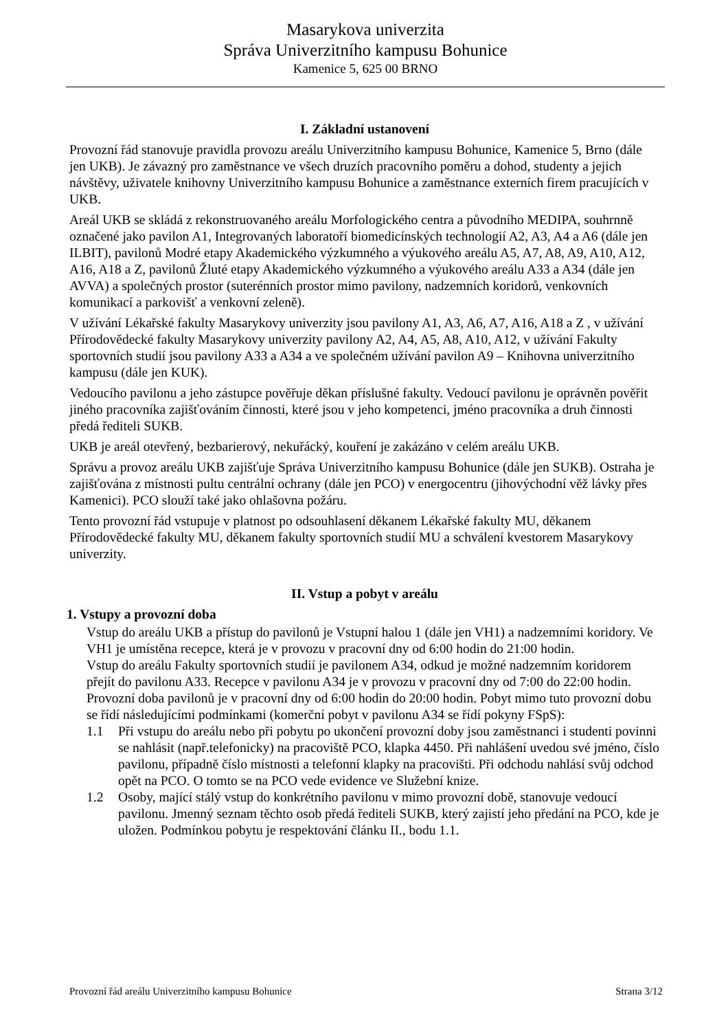Masarykova univerzita
Správa Univerzitního kampusu Bohunice
Kamenice 5, 625 00 BRNO
I. Základní ustanovení
Provozní řád stanovuje pravidla provozu areálu Univerzitního kampusu Bohunice, Kamenice 5, Brno (dále jen UKB). Je závazný pro zaměstnance ve všech druzích pracovního poměru a dohod, studenty a jejich návštěvy, uživatele knihovny Univerzitního kampusu Bohunice a zaměstnance externích firem pracujících v UKB.
Areál UKB se skládá z rekonstruovaného areálu Morfologického centra a původního MEDIPA, souhrnně označené jako pavilon A1, Integrovaných laboratoří biomedicínských technologií A2, A3, A4 a A6 (dále jen ILBIT), pavilonů Modré etapy Akademického výzkumného a výukového areálu A5, A7, A8, A9, A10, A12, A16, A18 a Z, pavilonů Žluté etapy Akademického výzkumného a výukového areálu A33 a A34 (dále jen AVVA) a společných prostor (suterénních prostor mimo pavilony, nadzemních koridorů, venkovních komunikací a parkovišť a venkovní zeleně).
V užívání Lékařské fakulty Masarykovy univerzity jsou pavilony A1, A3, A6, A7, A16, A18 a Z , v užívání Přírodovědecké fakulty Masarykovy univerzity pavilony A2, A4, A5, A8, A10, A12, v užívání Fakulty sportovních studií jsou pavilony A33 a A34 a ve společném užívání pavilon A9 – Knihovna univerzitního kampusu (dále jen KUK).
Vedoucího pavilonu a jeho zástupce pověřuje děkan příslušné fakulty. Vedoucí pavilonu je oprávněn pověřit jiného pracovníka zajišťováním činnosti, které jsou v jeho kompetenci, jméno pracovníka a druh činnosti předá řediteli SUKB.
UKB je areál otevřený, bezbarierový, nekuřácký, kouření je zakázáno v celém areálu UKB.
Správu a provoz areálu UKB zajišťuje Správa Univerzitního kampusu Bohunice (dále jen SUKB). Ostraha je zajišťována z místnosti pultu centrální ochrany (dále jen PCO) v energocentru (jihovýchodní věž lávky přes Kamenici). PCO slouží také jako ohlašovna požáru.
Tento provozní řád vstupuje v platnost po odsouhlasení děkanem Lékařské fakulty MU, děkanem Přírodovědecké fakulty MU, děkanem fakulty sportovních studií MU a schválení kvestorem Masarykovy univerzity.
II. Vstup a pobyt v areálu
1. Vstupy a provozní doba
Vstup do areálu UKB a přístup do pavilonů je Vstupní halou 1 (dále jen VH1) a nadzemními koridory. Ve VH1 je umístěna recepce, která je v provozu v pracovní dny od 6:00 hodin do 21:00 hodin.
Vstup do areálu Fakulty sportovních studií je pavilonem A34, odkud je možné nadzemním koridorem přejít do pavilonu A33. Recepce v pavilonu A34 je v provozu v pracovní dny od 7:00 do 22:00 hodin.
Provozní doba pavilonů je v pracovní dny od 6:00 hodin do 20:00 hodin. Pobyt mimo tuto provozní dobu se řídí následujícími podmínkami (komerční pobyt v pavilonu A34 se řídí pokyny FSpS):
1.1 Při vstupu do areálu nebo při pobytu po ukončení provozní doby jsou zaměstnanci i studenti povinni se nahlásit (např.telefonicky) na pracoviště PCO, klapka 4450. Při nahlášení uvedou své jméno, číslo pavilonu, případně číslo místnosti a telefonní klapky na pracovišti. Při odchodu nahlásí svůj odchod opět na PCO. O tomto se na PCO vede evidence ve Služební knize.
1.2 Osoby, mající stálý vstup do konkrétního pavilonu v mimo provozní době, stanovuje vedoucí pavilonu. Jmenný seznam těchto osob předá řediteli SUKB, který zajistí jeho předání na PCO, kde je uložen. Podmínkou pobytu je respektování článku II., bodu 1.1.
Provozní řád areálu Univerzitního kampusu Bohunice Strana 3/12